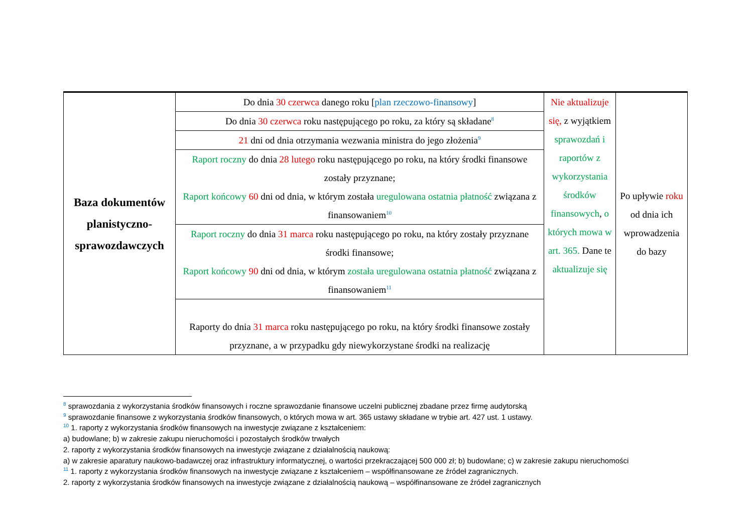| Baza dokumentów planistyczno-sprawozdawczych | Do dnia 30 czerwca danego roku [ plan rzeczowo-finansowy ] | Nie aktualizuje się, z wyjątkiem sprawozdań i raportów z wykorzystania środków finansowych , o których mowa w art. 365. Dane te aktualizuje się | Po upływie roku od dnia ich wprowadzenia do bazy |
| | Do dnia 30 czerwca roku następującego po roku, za który są składane<sup>8</sup> | | |
| | 21 dni od dnia otrzymania wezwania ministra do jego złożenia<sup>9</sup> | | |
| | Raport roczny do dnia 28 lutego roku następującego po roku, na który środki finansowe zostały przyznane; Raport końcowy 60 dni od dnia, w którym została uregulowana ostatnia płatność związana z finansowaniem<sup>10</sup> | | |
| | Raport roczny do dnia 31 marca roku następującego po roku, na który zostały przyznane środki finansowe; Raport końcowy 90 dni od dnia, w którym została uregulowana ostatnia płatność związana z finansowaniem<sup>11</sup> | | |
| | Raporty do dnia 31 marca roku następującego po roku, na który środki finansowe zostały przyznane, a w przypadku gdy niewykorzystane środki na realizację | | |
<sup>8</sup> sprawozdania z wykorzystania środków finansowych i roczne sprawozdanie finansowe uczelni publicznej zbadane przez firmę audytorską
<sup>9</sup> sprawozdanie finansowe z wykorzystania środków finansowych, o których mowa w art. 365 ustawy składane w trybie art. 427 ust. 1 ustawy.
<sup>10</sup> 1. raporty z wykorzystania środków finansowych na inwestycje związane z kształceniem:
a) budowlane; b) w zakresie zakupu nieruchomości i pozostałych środków trwałych
2. raporty z wykorzystania środków finansowych na inwestycje związane z działalnością naukową:
a) w zakresie aparatury naukowo-badawczej oraz infrastruktury informatycznej, o wartości przekraczającej 500 000 zł; b) budowlane; c) w zakresie zakupu nieruchomości
<sup>11</sup> 1. raporty z wykorzystania środków finansowych na inwestycje związane z kształceniem – współfinansowane ze źródeł zagranicznych.
2. raporty z wykorzystania środków finansowych na inwestycje związane z działalnością naukową – współfinansowane ze źródeł zagranicznych